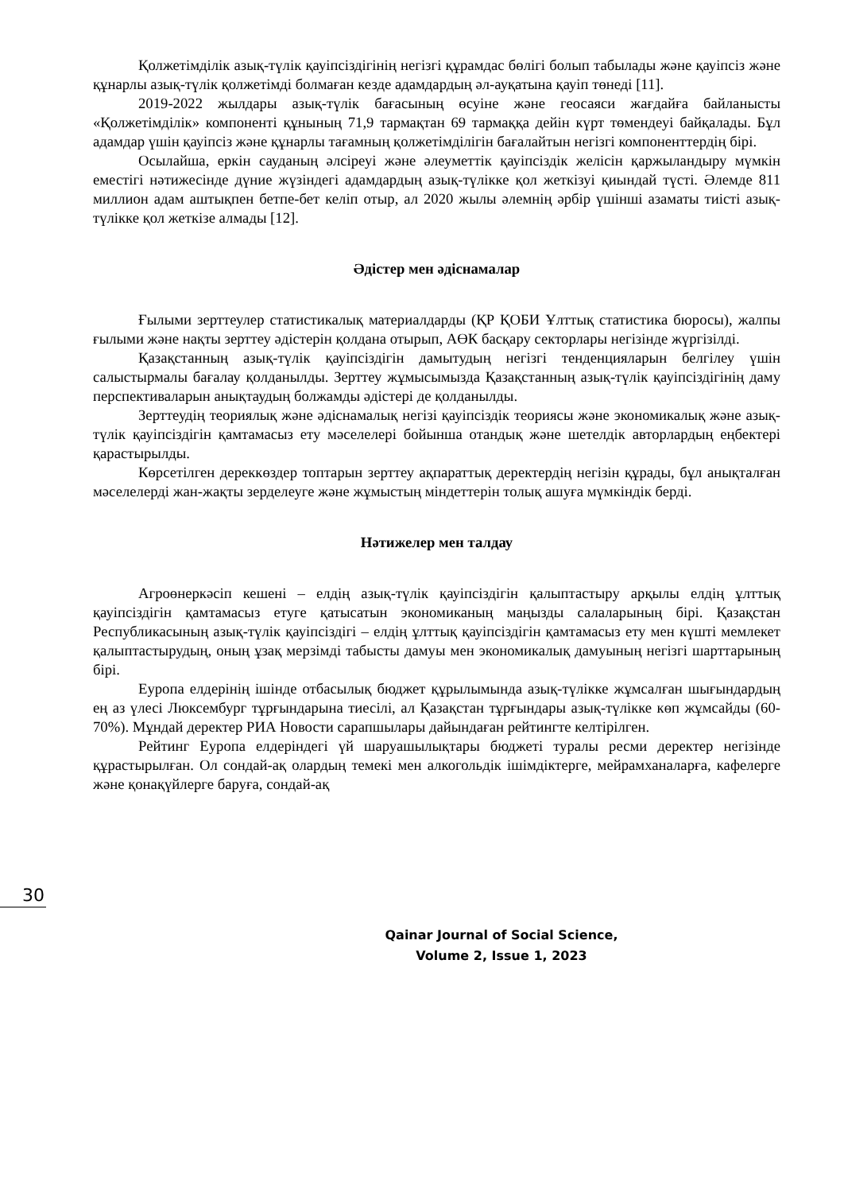Қолжетімділік азық-түлік қауіпсіздігінің негізгі құрамдас бөлігі болып табылады және қауіпсіз және құнарлы азық-түлік қолжетімді болмаған кезде адамдардың әл-ауқатына қауіп төнеді [11].
2019-2022 жылдары азық-түлік бағасының өсуіне және геосаяси жағдайға байланысты «Қолжетімділік» компоненті құнының 71,9 тармақтан 69 тармаққа дейін күрт төмендеуі байқалады. Бұл адамдар үшін қауіпсіз және құнарлы тағамның қолжетімділігін бағалайтын негізгі компоненттердің бірі.
Осылайша, еркін сауданың әлсіреуі және әлеуметтік қауіпсіздік желісін қаржыландыру мүмкін еместігі нәтижесінде дүние жүзіндегі адамдардың азық-түлікке қол жеткізуі қиындай түсті. Әлемде 811 миллион адам аштықпен бетпе-бет келіп отыр, ал 2020 жылы әлемнің әрбір үшінші азаматы тиісті азық-түлікке қол жеткізе алмады [12].
Әдістер мен әдіснамалар
Ғылыми зерттеулер статистикалық материалдарды (ҚР ҚОБИ Ұлттық статистика бюросы), жалпы ғылыми және нақты зерттеу әдістерін қолдана отырып, АӨК басқару секторлары негізінде жүргізілді.
Қазақстанның азық-түлік қауіпсіздігін дамытудың негізгі тенденцияларын белгілеу үшін салыстырмалы бағалау қолданылды. Зерттеу жұмысымызда Қазақстанның азық-түлік қауіпсіздігінің даму перспективаларын анықтаудың болжамды әдістері де қолданылды.
Зерттеудің теориялық және әдіснамалық негізі қауіпсіздік теориясы және экономикалық және азық-түлік қауіпсіздігін қамтамасыз ету мәселелері бойынша отандық және шетелдік авторлардың еңбектері қарастырылды.
Көрсетілген дереккөздер топтарын зерттеу ақпараттық деректердің негізін құрады, бұл анықталған мәселелерді жан-жақты зерделеуге және жұмыстың міндеттерін толық ашуға мүмкіндік берді.
Нәтижелер мен талдау
Агроөнеркәсіп кешені – елдің азық-түлік қауіпсіздігін қалыптастыру арқылы елдің ұлттық қауіпсіздігін қамтамасыз етуге қатысатын экономиканың маңызды салаларының бірі. Қазақстан Республикасының азық-түлік қауіпсіздігі – елдің ұлттық қауіпсіздігін қамтамасыз ету мен күшті мемлекет қалыптастырудың, оның ұзақ мерзімді табысты дамуы мен экономикалық дамуының негізгі шарттарының бірі.
Еуропа елдерінің ішінде отбасылық бюджет құрылымында азық-түлікке жұмсалған шығындардың ең аз үлесі Люксембург тұрғындарына тиесілі, ал Қазақстан тұрғындары азық-түлікке көп жұмсайды (60-70%). Мұндай деректер РИА Новости сарапшылары дайындаған рейтингте келтірілген.
Рейтинг Еуропа елдеріндегі үй шаруашылықтары бюджеті туралы ресми деректер негізінде құрастырылған. Ол сондай-ақ олардың темекі мен алкогольдік ішімдіктерге, мейрамханаларға, кафелерге және қонақүйлерге баруға, сондай-ақ
30
Qainar Journal of Social Science,
Volume 2, Issue 1, 2023